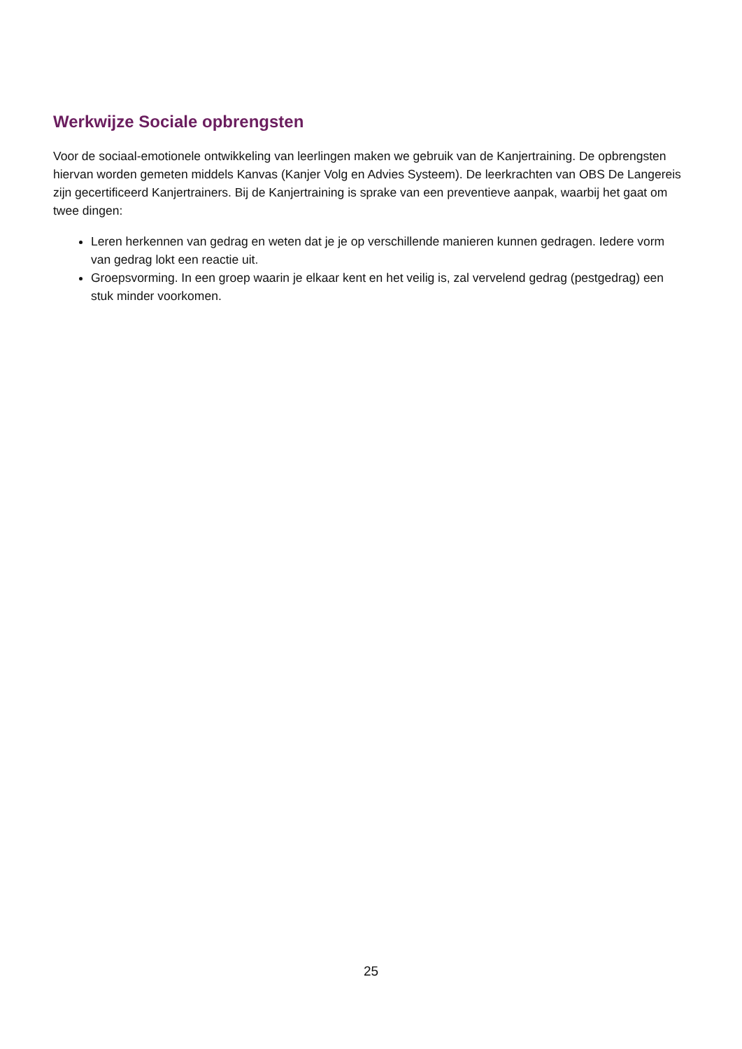Werkwijze Sociale opbrengsten
Voor de sociaal-emotionele ontwikkeling van leerlingen maken we gebruik van de Kanjertraining. De opbrengsten hiervan worden gemeten middels Kanvas (Kanjer Volg en Advies Systeem). De leerkrachten van OBS De Langereis zijn gecertificeerd Kanjertrainers. Bij de Kanjertraining is sprake van een preventieve aanpak, waarbij het gaat om twee dingen:
Leren herkennen van gedrag en weten dat je je op verschillende manieren kunnen gedragen. Iedere vorm van gedrag lokt een reactie uit.
Groepsvorming. In een groep waarin je elkaar kent en het veilig is, zal vervelend gedrag (pestgedrag) een stuk minder voorkomen.
25